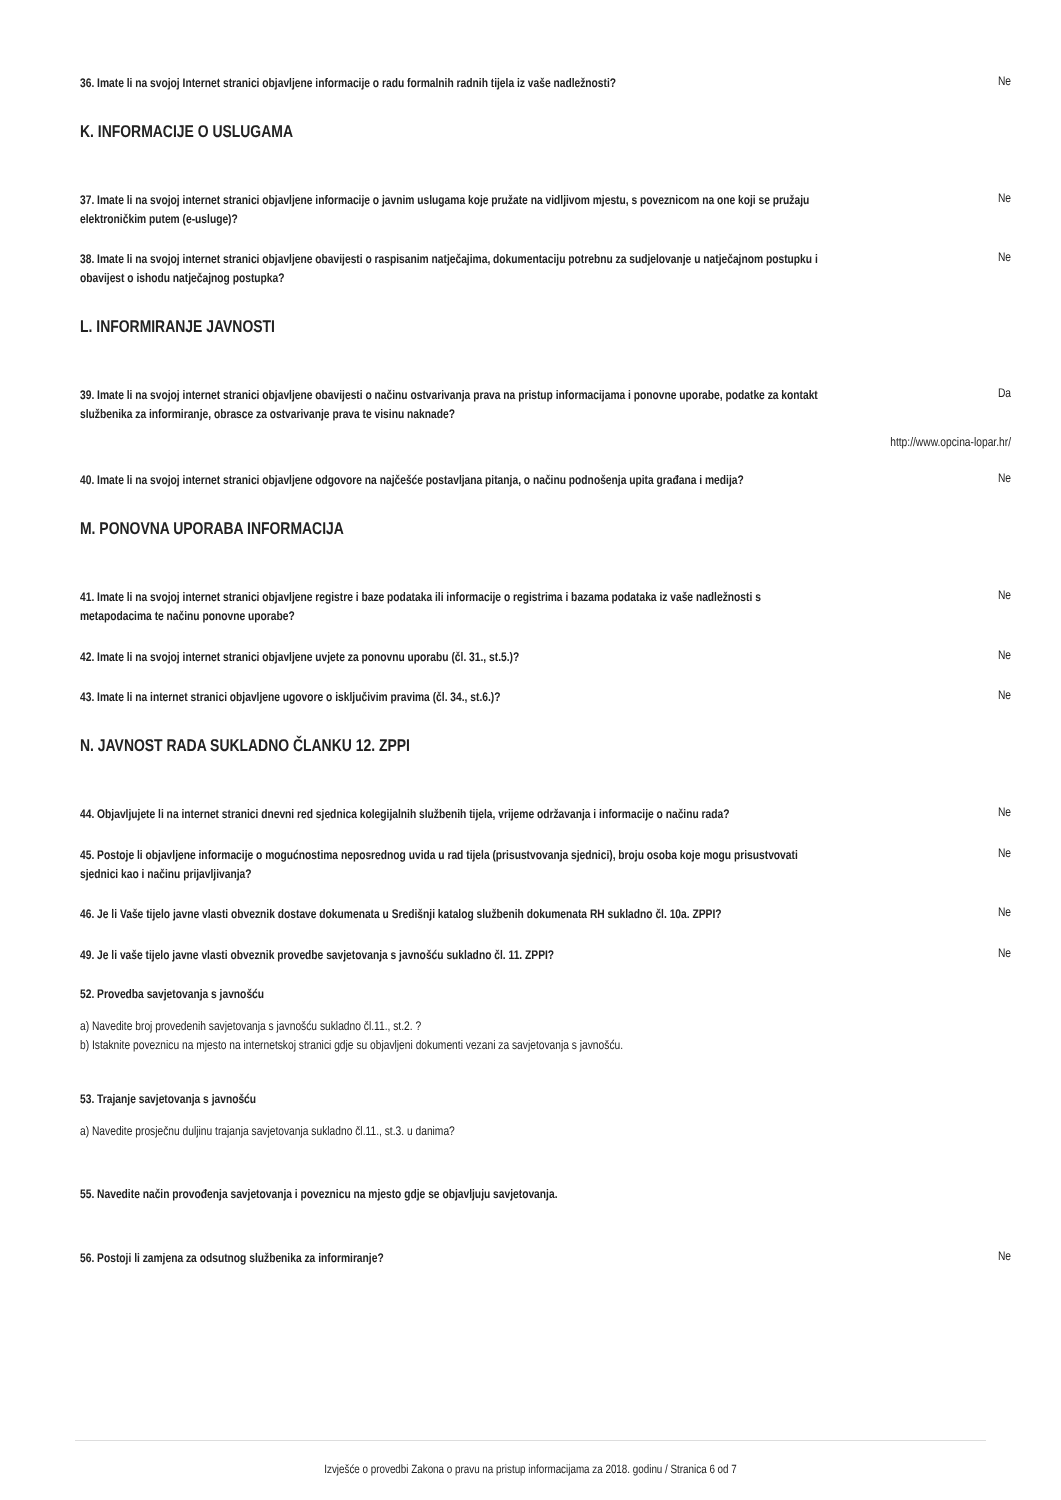36. Imate li na svojoj Internet stranici objavljene informacije o radu formalnih radnih tijela iz vaše nadležnosti?
Ne
K. INFORMACIJE O USLUGAMA
37. Imate li na svojoj internet stranici objavljene informacije o javnim uslugama koje pružate na vidljivom mjestu, s poveznicom na one koji se pružaju elektroničkim putem (e-usluge)?
Ne
38. Imate li na svojoj internet stranici objavljene obavijesti o raspisanim natječajima, dokumentaciju potrebnu za sudjelovanje u natječajnom postupku i obavijest o ishodu natječajnog postupka?
Ne
L. INFORMIRANJE JAVNOSTI
39. Imate li na svojoj internet stranici objavljene obavijesti o načinu ostvarivanja prava na pristup informacijama i ponovne uporabe, podatke za kontakt službenika za informiranje, obrasce za ostvarivanje prava te visinu naknade?
Da
http://www.opcina-lopar.hr/
40. Imate li na svojoj internet stranici objavljene odgovore na najčešće postavljana pitanja, o načinu podnošenja upita građana i medija?
Ne
M. PONOVNA UPORABA INFORMACIJA
41. Imate li na svojoj internet stranici objavljene registre i baze podataka ili informacije o registrima i bazama podataka iz vaše nadležnosti s metapodacima te načinu ponovne uporabe?
Ne
42. Imate li na svojoj internet stranici objavljene uvjete za ponovnu uporabu (čl. 31., st.5.)?
Ne
43. Imate li na internet stranici objavljene ugovore o isključivim pravima (čl. 34., st.6.)?
Ne
N. JAVNOST RADA SUKLADNO ČLANKU 12. ZPPI
44. Objavljujete li na internet stranici dnevni red sjednica kolegijalnih službenih tijela, vrijeme održavanja i informacije o načinu rada?
Ne
45. Postoje li objavljene informacije o mogućnostima neposrednog uvida u rad tijela (prisustvovanja sjednici), broju osoba koje mogu prisustvovati sjednici kao i načinu prijavljivanja?
Ne
46. Je li Vaše tijelo javne vlasti obveznik dostave dokumenata u Središnji katalog službenih dokumenata RH sukladno čl. 10a. ZPPI?
Ne
49. Je li vaše tijelo javne vlasti obveznik provedbe savjetovanja s javnošću sukladno čl. 11. ZPPI?
Ne
52. Provedba savjetovanja s javnošću
a) Navedite broj provedenih savjetovanja s javnošću sukladno čl.11., st.2. ?
b) Istaknite poveznicu na mjesto na internetskoj stranici gdje su objavljeni dokumenti vezani za savjetovanja s javnošću.
53. Trajanje savjetovanja s javnošću
a) Navedite prosječnu duljinu trajanja savjetovanja sukladno čl.11., st.3. u danima?
55. Navedite način provođenja savjetovanja i poveznicu na mjesto gdje se objavljuju savjetovanja.
56. Postoji li zamjena za odsutnog službenika za informiranje?
Ne
Izvješće o provedbi Zakona o pravu na pristup informacijama za 2018. godinu / Stranica 6 od 7